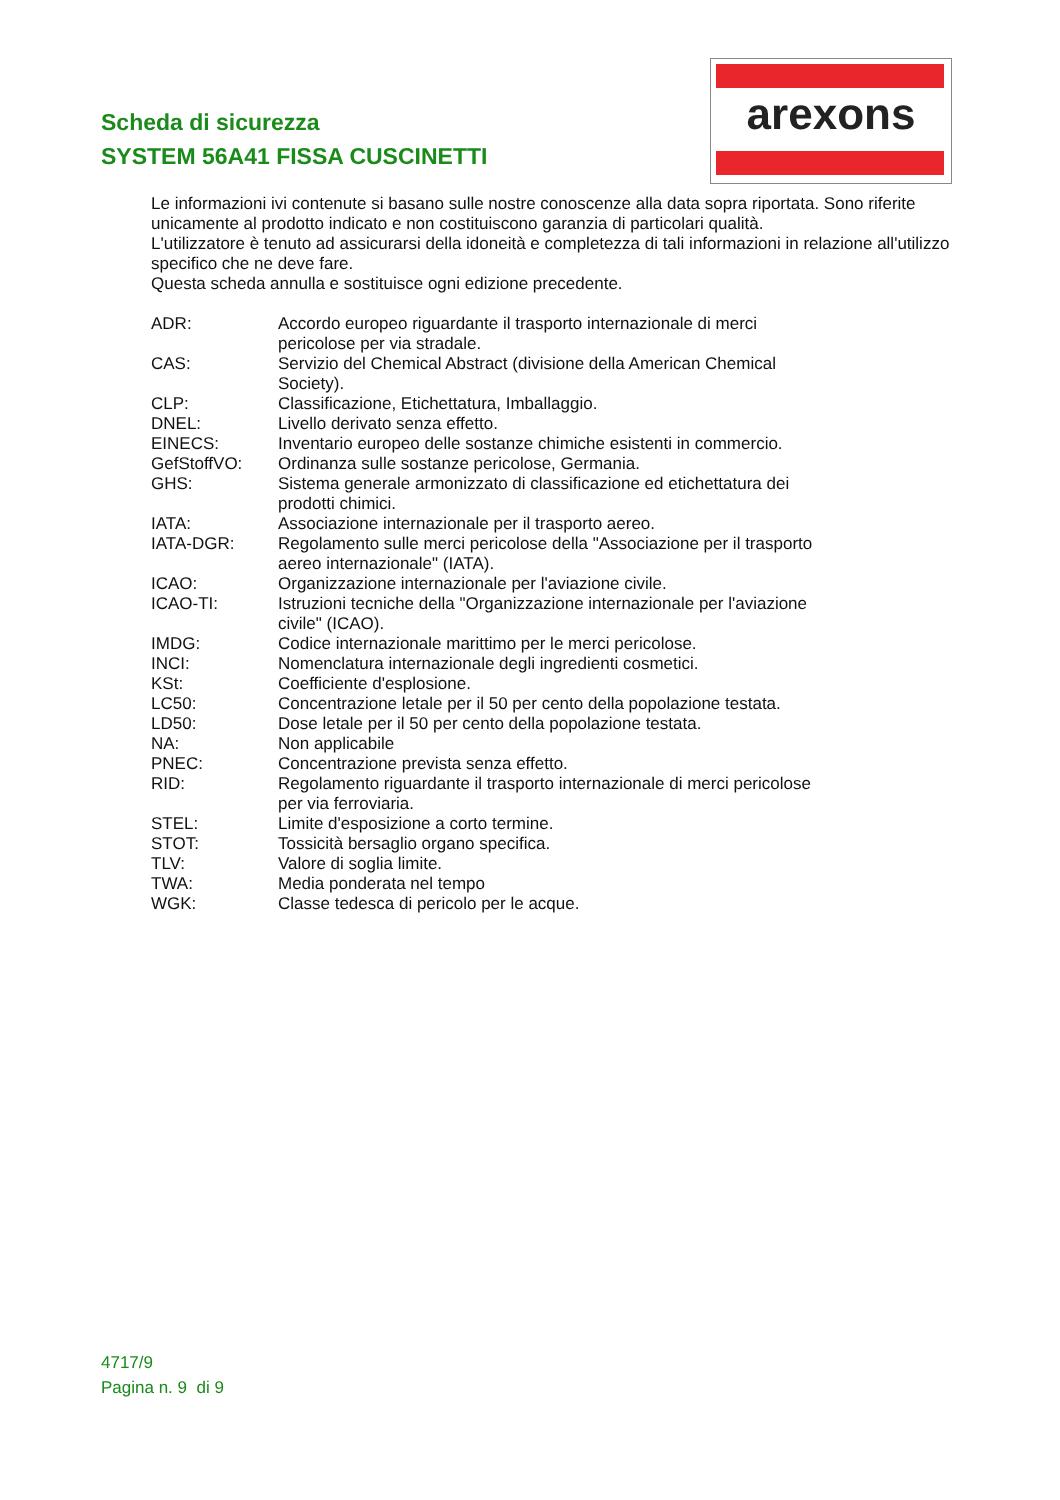Scheda di sicurezza
SYSTEM 56A41 FISSA CUSCINETTI
arexons
Le informazioni ivi contenute si basano sulle nostre conoscenze alla data sopra riportata. Sono riferite unicamente al prodotto indicato e non costituiscono garanzia di particolari qualità.
L'utilizzatore è tenuto ad assicurarsi della idoneità e completezza di tali informazioni in relazione all'utilizzo specifico che ne deve fare.
Questa scheda annulla e sostituisce ogni edizione precedente.
| ADR: | Accordo europeo riguardante il trasporto internazionale di merci pericolose per via stradale. |
| CAS: | Servizio del Chemical Abstract (divisione della American Chemical Society). |
| CLP: | Classificazione, Etichettatura, Imballaggio. |
| DNEL: | Livello derivato senza effetto. |
| EINECS: | Inventario europeo delle sostanze chimiche esistenti in commercio. |
| GefStoffVO: | Ordinanza sulle sostanze pericolose, Germania. |
| GHS: | Sistema generale armonizzato di classificazione ed etichettatura dei prodotti chimici. |
| IATA: | Associazione internazionale per il trasporto aereo. |
| IATA-DGR: | Regolamento sulle merci pericolose della "Associazione per il trasporto aereo internazionale" (IATA). |
| ICAO: | Organizzazione internazionale per l'aviazione civile. |
| ICAO-TI: | Istruzioni tecniche della "Organizzazione internazionale per l'aviazione civile" (ICAO). |
| IMDG: | Codice internazionale marittimo per le merci pericolose. |
| INCI: | Nomenclatura internazionale degli ingredienti cosmetici. |
| KSt: | Coefficiente d'esplosione. |
| LC50: | Concentrazione letale per il 50 per cento della popolazione testata. |
| LD50: | Dose letale per il 50 per cento della popolazione testata. |
| NA: | Non applicabile |
| PNEC: | Concentrazione prevista senza effetto. |
| RID: | Regolamento riguardante il trasporto internazionale di merci pericolose per via ferroviaria. |
| STEL: | Limite d'esposizione a corto termine. |
| STOT: | Tossicità bersaglio organo specifica. |
| TLV: | Valore di soglia limite. |
| TWA: | Media ponderata nel tempo |
| WGK: | Classe tedesca di pericolo per le acque. |
4717/9
Pagina n. 9 di 9